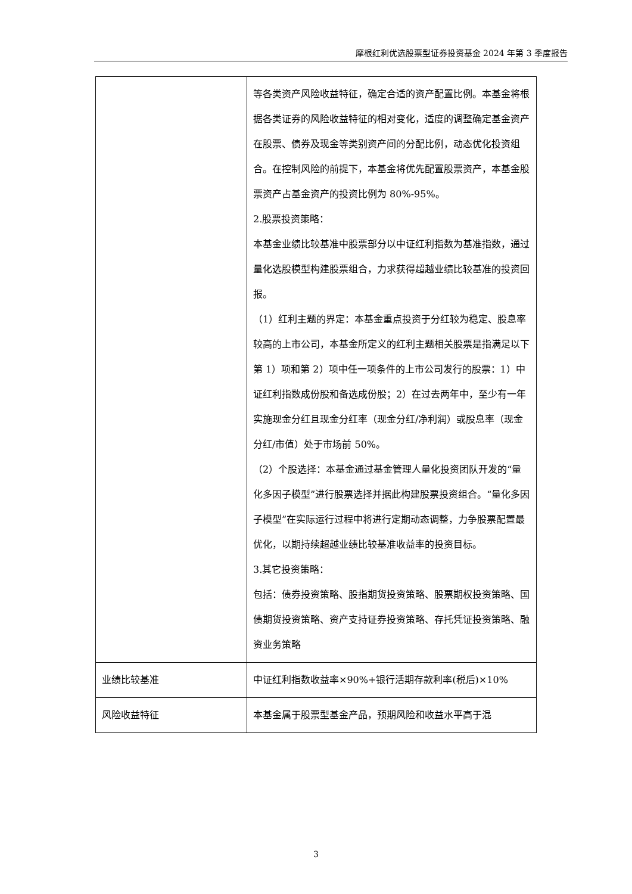摩根红利优选股票型证券投资基金 2024 年第 3 季度报告
| | 等各类资产风险收益特征，确定合适的资产配置比例。本基金将根据各类证券的风险收益特征的相对变化，适度的调整确定基金资产在股票、债券及现金等类别资产间的分配比例，动态优化投资组合。在控制风险的前提下，本基金将优先配置股票资产，本基金股票资产占基金资产的投资比例为 80%-95%。 2.股票投资策略： 本基金业绩比较基准中股票部分以中证红利指数为基准指数，通过量化选股模型构建股票组合，力求获得超越业绩比较基准的投资回报。 （1）红利主题的界定：本基金重点投资于分红较为稳定、股息率较高的上市公司，本基金所定义的红利主题相关股票是指满足以下第 1）项和第 2）项中任一项条件的上市公司发行的股票：1）中证红利指数成份股和备选成份股；2）在过去两年中，至少有一年实施现金分红且现金分红率（现金分红/净利润）或股息率（现金分红/市值）处于市场前 50%。 （2）个股选择：本基金通过基金管理人量化投资团队开发的“量化多因子模型”进行股票选择并据此构建股票投资组合。“量化多因子模型”在实际运行过程中将进行定期动态调整，力争股票配置最优化，以期持续超越业绩比较基准收益率的投资目标。 3.其它投资策略： 包括：债券投资策略、股指期货投资策略、股票期权投资策略、国债期货投资策略、资产支持证券投资策略、存托凭证投资策略、融资业务策略 |
| 业绩比较基准 | 中证红利指数收益率×90%+银行活期存款利率(税后)×10% |
| 风险收益特征 | 本基金属于股票型基金产品，预期风险和收益水平高于混 |
3